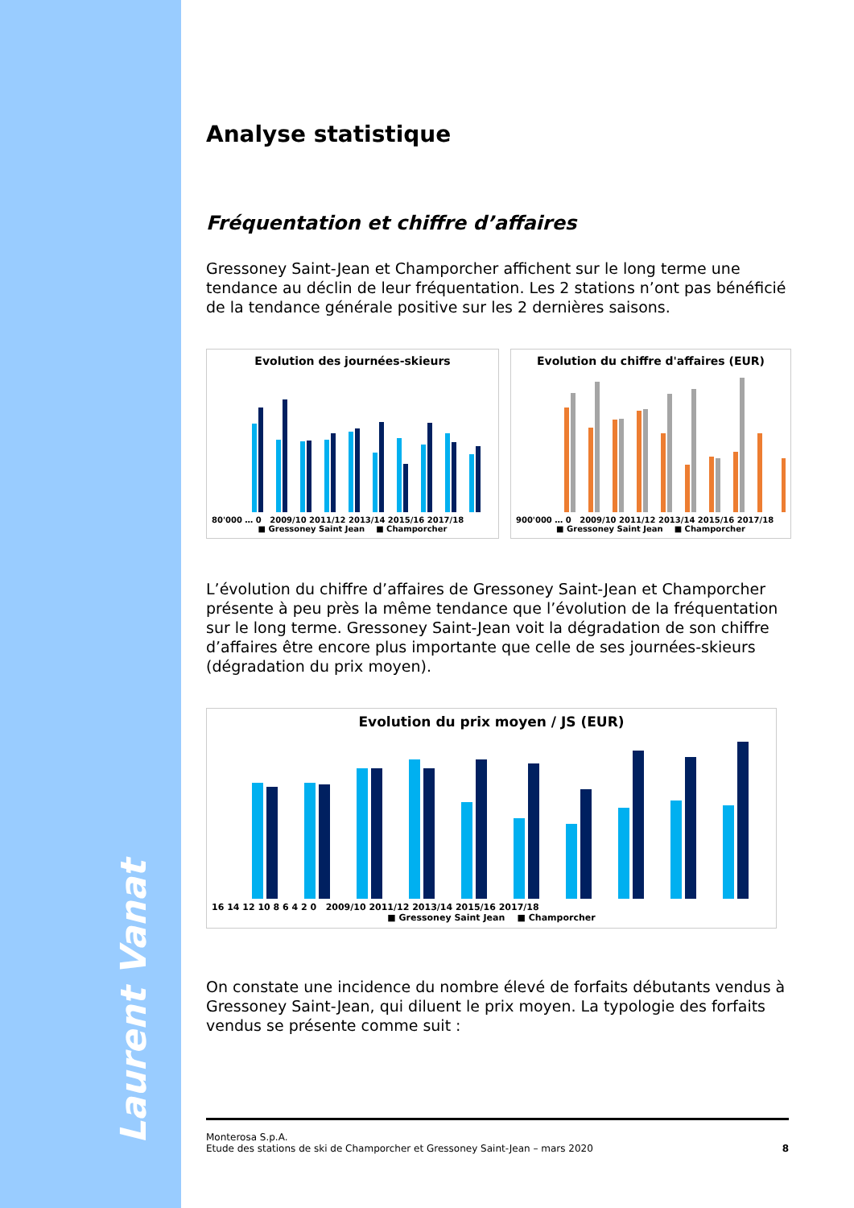Laurent Vanat
Analyse statistique
Fréquentation et chiffre d’affaires
Gressoney Saint-Jean et Champorcher affichent sur le long terme une tendance au déclin de leur fréquentation. Les 2 stations n’ont pas bénéficié de la tendance générale positive sur les 2 dernières saisons.
Evolution des journées-skieurs
80'000 … 0 2009/10 2011/12 2013/14 2015/16 2017/18
■ Gressoney Saint Jean ■ Champorcher
Evolution du chiffre d'affaires (EUR)
900'000 … 0 2009/10 2011/12 2013/14 2015/16 2017/18
■ Gressoney Saint Jean ■ Champorcher
L’évolution du chiffre d’affaires de Gressoney Saint-Jean et Champorcher présente à peu près la même tendance que l’évolution de la fréquentation sur le long terme. Gressoney Saint-Jean voit la dégradation de son chiffre d’affaires être encore plus importante que celle de ses journées-skieurs (dégradation du prix moyen).
Evolution du prix moyen / JS (EUR)
16 14 12 10 8 6 4 2 0 2009/10 2011/12 2013/14 2015/16 2017/18
■ Gressoney Saint Jean ■ Champorcher
On constate une incidence du nombre élevé de forfaits débutants vendus à Gressoney Saint-Jean, qui diluent le prix moyen. La typologie des forfaits vendus se présente comme suit :
Monterosa S.p.A.
Etude des stations de ski de Champorcher et Gressoney Saint-Jean – mars 2020 8